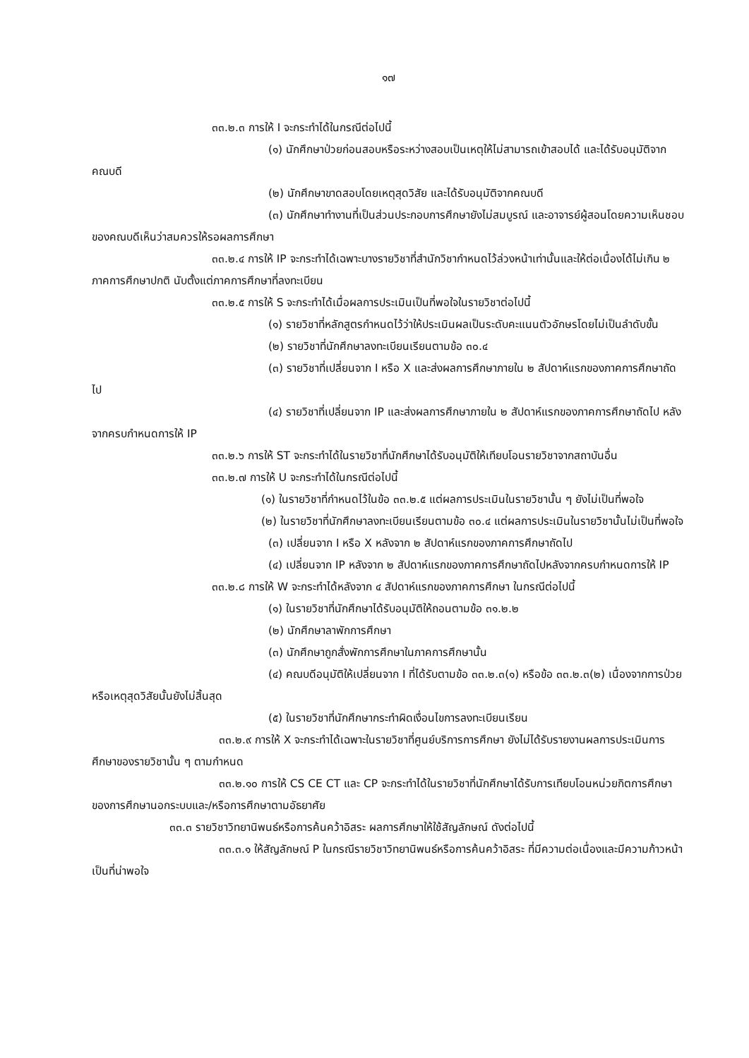๑๗
๓๓.๒.๓ การให้ I จะกระทำได้ในกรณีต่อไปนี้
(๑) นักศึกษาป่วยก่อนสอบหรือระหว่างสอบเป็นเหตุให้ไม่สามารถเข้าสอบได้ และได้รับอนุมัติจากคณบดี
(๒) นักศึกษาขาดสอบโดยเหตุสุดวิสัย และได้รับอนุมัติจากคณบดี
(๓) นักศึกษาทำงานที่เป็นส่วนประกอบการศึกษายังไม่สมบูรณ์ และอาจารย์ผู้สอนโดยความเห็นชอบของคณบดีเห็นว่าสมควรให้รอผลการศึกษา
๓๓.๒.๔ การให้ IP จะกระทำได้เฉพาะบางรายวิชาที่สำนักวิชากำหนดไว้ล่วงหน้าเท่านั้นและให้ต่อเนื่องได้ไม่เกิน ๒ ภาคการศึกษาปกติ นับตั้งแต่ภาคการศึกษาที่ลงทะเบียน
๓๓.๒.๕ การให้ S จะกระทำได้เมื่อผลการประเมินเป็นที่พอใจในรายวิชาต่อไปนี้
(๑) รายวิชาที่หลักสูตรกำหนดไว้ว่าให้ประเมินผลเป็นระดับคะแนนตัวอักษรโดยไม่เป็นลำดับขั้น
(๒) รายวิชาที่นักศึกษาลงทะเบียนเรียนตามข้อ ๓๐.๔
(๓) รายวิชาที่เปลี่ยนจาก I หรือ X และส่งผลการศึกษาภายใน ๒ สัปดาห์แรกของภาคการศึกษาถัดไป
(๔) รายวิชาที่เปลี่ยนจาก IP และส่งผลการศึกษาภายใน ๒ สัปดาห์แรกของภาคการศึกษาถัดไป หลังจากครบกำหนดการให้ IP
๓๓.๒.๖ การให้ ST จะกระทำได้ในรายวิชาที่นักศึกษาได้รับอนุมัติให้เทียบโอนรายวิชาจากสถาบันอื่น
๓๓.๒.๗ การให้ U จะกระทำได้ในกรณีต่อไปนี้
(๑) ในรายวิชาที่กำหนดไว้ในข้อ ๓๓.๒.๕ แต่ผลการประเมินในรายวิชานั้น ๆ ยังไม่เป็นที่พอใจ
(๒) ในรายวิชาที่นักศึกษาลงทะเบียนเรียนตามข้อ ๓๐.๔ แต่ผลการประเมินในรายวิชานั้นไม่เป็นที่พอใจ
(๓) เปลี่ยนจาก I หรือ X หลังจาก ๒ สัปดาห์แรกของภาคการศึกษาถัดไป
(๔) เปลี่ยนจาก IP หลังจาก ๒ สัปดาห์แรกของภาคการศึกษาถัดไปหลังจากครบกำหนดการให้ IP
๓๓.๒.๘ การให้ W จะกระทำได้หลังจาก ๔ สัปดาห์แรกของภาคการศึกษา ในกรณีต่อไปนี้
(๑) ในรายวิชาที่นักศึกษาได้รับอนุมัติให้ถอนตามข้อ ๓๑.๒.๒
(๒) นักศึกษาลาพักการศึกษา
(๓) นักศึกษาถูกสั่งพักการศึกษาในภาคการศึกษานั้น
(๔) คณบดีอนุมัติให้เปลี่ยนจาก I ที่ได้รับตามข้อ ๓๓.๒.๓(๑) หรือข้อ ๓๓.๒.๓(๒) เนื่องจากการป่วยหรือเหตุสุดวิสัยนั้นยังไม่สิ้นสุด
(๕) ในรายวิชาที่นักศึกษากระทำผิดเงื่อนไขการลงทะเบียนเรียน
๓๓.๒.๙ การให้ X จะกระทำได้เฉพาะในรายวิชาที่ศูนย์บริการการศึกษา ยังไม่ได้รับรายงานผลการประเมินการศึกษาของรายวิชานั้น ๆ ตามกำหนด
๓๓.๒.๑๐ การให้ CS CE CT และ CP จะกระทำได้ในรายวิชาที่นักศึกษาได้รับการเทียบโอนหน่วยกิตการศึกษาของการศึกษานอกระบบและ/หรือการศึกษาตามอัธยาศัย
๓๓.๓ รายวิชาวิทยานิพนธ์หรือการค้นคว้าอิสระ ผลการศึกษาให้ใช้สัญลักษณ์ ดังต่อไปนี้
๓๓.๓.๑ ให้สัญลักษณ์ P ในกรณีรายวิชาวิทยานิพนธ์หรือการค้นคว้าอิสระ ที่มีความต่อเนื่องและมีความก้าวหน้าเป็นที่น่าพอใจ